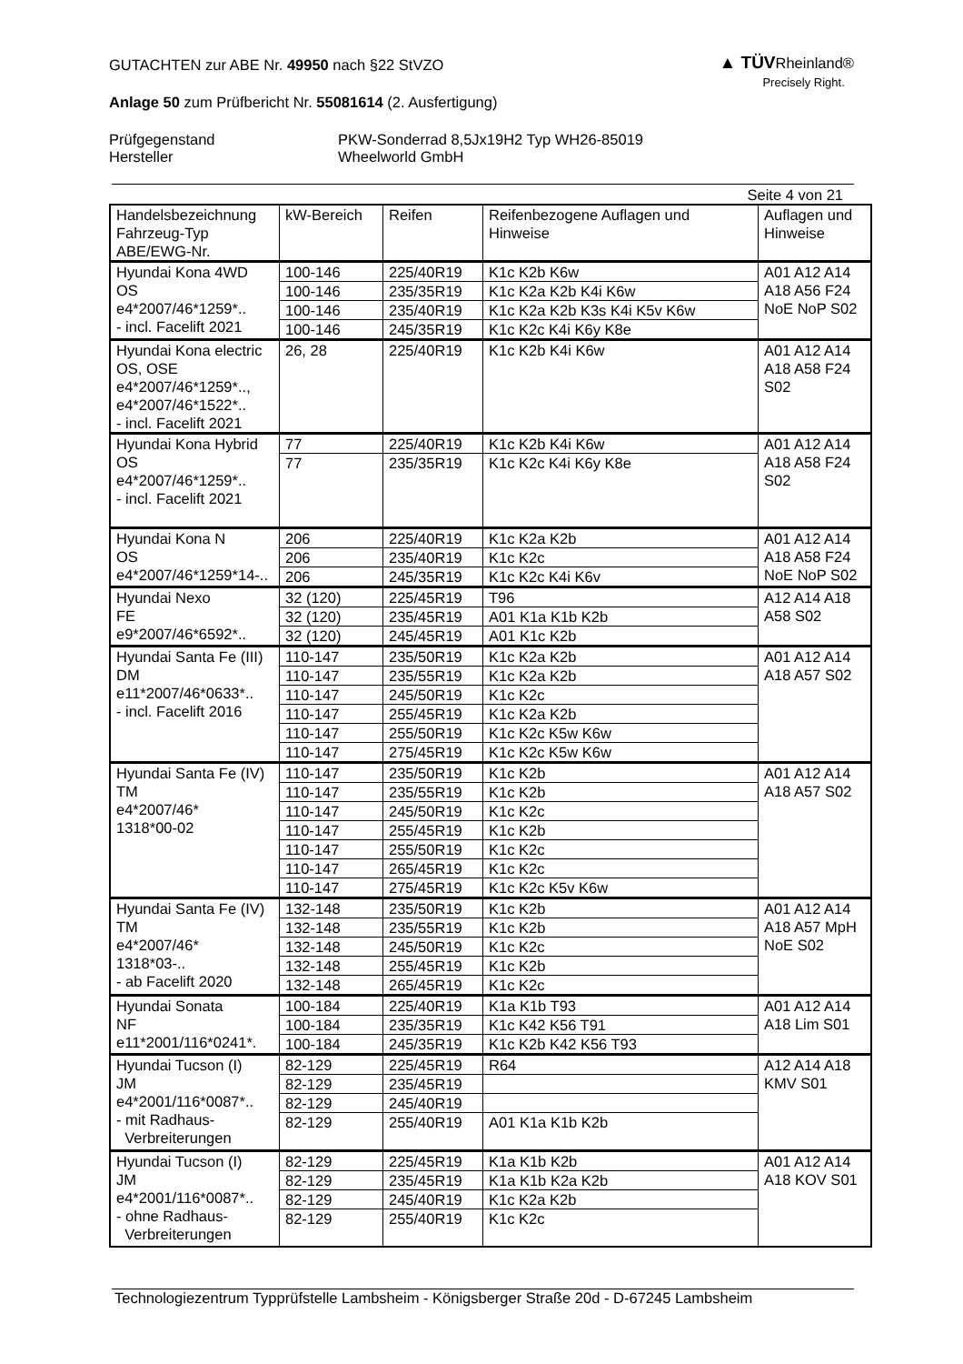▲ TÜVRheinland®
Precisely Right.
GUTACHTEN zur ABE Nr. 49950 nach §22 StVZO
Anlage 50 zum Prüfbericht Nr. 55081614 (2. Ausfertigung)
Prüfgegenstand
Hersteller
PKW-Sonderrad 8,5Jx19H2 Typ WH26-85019
Wheelworld GmbH
Seite 4 von 21
| Handelsbezeichnung Fahrzeug-Typ ABE/EWG-Nr. | kW-Bereich | Reifen | Reifenbezogene Auflagen und Hinweise | Auflagen und Hinweise |
| --- | --- | --- | --- | --- |
| Hyundai Kona 4WD OS e4*2007/46*1259*.. - incl. Facelift 2021 | 100-146 | 225/40R19 | K1c K2b K6w | A01 A12 A14 A18 A56 F24 NoE NoP S02 |
| | 100-146 | 235/35R19 | K1c K2a K2b K4i K6w | |
| | 100-146 | 235/40R19 | K1c K2a K2b K3s K4i K5v K6w | |
| | 100-146 | 245/35R19 | K1c K2c K4i K6y K8e | |
| Hyundai Kona electric OS, OSE e4*2007/46*1259*.., e4*2007/46*1522*.. - incl. Facelift 2021 | 26, 28 | 225/40R19 | K1c K2b K4i K6w | A01 A12 A14 A18 A58 F24 S02 |
| Hyundai Kona Hybrid OS e4*2007/46*1259*.. - incl. Facelift 2021 | 77 | 225/40R19 | K1c K2b K4i K6w | A01 A12 A14 A18 A58 F24 S02 |
| | 77 | 235/35R19 | K1c K2c K4i K6y K8e | |
| Hyundai Kona N OS e4*2007/46*1259*14-.. | 206 | 225/40R19 | K1c K2a K2b | A01 A12 A14 A18 A58 F24 NoE NoP S02 |
| | 206 | 235/40R19 | K1c K2c | |
| | 206 | 245/35R19 | K1c K2c K4i K6v | |
| Hyundai Nexo FE e9*2007/46*6592*.. | 32 (120) | 225/45R19 | T96 | A12 A14 A18 A58 S02 |
| | 32 (120) | 235/45R19 | A01 K1a K1b K2b | |
| | 32 (120) | 245/45R19 | A01 K1c K2b | |
| Hyundai Santa Fe (III) DM e11*2007/46*0633*.. - incl. Facelift 2016 | 110-147 | 235/50R19 | K1c K2a K2b | A01 A12 A14 A18 A57 S02 |
| | 110-147 | 235/55R19 | K1c K2a K2b | |
| | 110-147 | 245/50R19 | K1c K2c | |
| | 110-147 | 255/45R19 | K1c K2a K2b | |
| | 110-147 | 255/50R19 | K1c K2c K5w K6w | |
| | 110-147 | 275/45R19 | K1c K2c K5w K6w | |
| Hyundai Santa Fe (IV) TM e4*2007/46* 1318*00-02 | 110-147 | 235/50R19 | K1c K2b | A01 A12 A14 A18 A57 S02 |
| | 110-147 | 235/55R19 | K1c K2b | |
| | 110-147 | 245/50R19 | K1c K2c | |
| | 110-147 | 255/45R19 | K1c K2b | |
| | 110-147 | 255/50R19 | K1c K2c | |
| | 110-147 | 265/45R19 | K1c K2c | |
| | 110-147 | 275/45R19 | K1c K2c K5v K6w | |
| Hyundai Santa Fe (IV) TM e4*2007/46* 1318*03-.. - ab Facelift 2020 | 132-148 | 235/50R19 | K1c K2b | A01 A12 A14 A18 A57 MpH NoE S02 |
| | 132-148 | 235/55R19 | K1c K2b | |
| | 132-148 | 245/50R19 | K1c K2c | |
| | 132-148 | 255/45R19 | K1c K2b | |
| | 132-148 | 265/45R19 | K1c K2c | |
| Hyundai Sonata NF e11*2001/116*0241*. | 100-184 | 225/40R19 | K1a K1b T93 | A01 A12 A14 A18 Lim S01 |
| | 100-184 | 235/35R19 | K1c K42 K56 T91 | |
| | 100-184 | 245/35R19 | K1c K2b K42 K56 T93 | |
| Hyundai Tucson (I) JM e4*2001/116*0087*.. - mit Radhaus- Verbreiterungen | 82-129 | 225/45R19 | R64 | A12 A14 A18 KMV S01 |
| | 82-129 | 235/45R19 | | |
| | 82-129 | 245/40R19 | | |
| | 82-129 | 255/40R19 | A01 K1a K1b K2b | |
| Hyundai Tucson (I) JM e4*2001/116*0087*.. - ohne Radhaus- Verbreiterungen | 82-129 | 225/45R19 | K1a K1b K2b | A01 A12 A14 A18 KOV S01 |
| | 82-129 | 235/45R19 | K1a K1b K2a K2b | |
| | 82-129 | 245/40R19 | K1c K2a K2b | |
| | 82-129 | 255/40R19 | K1c K2c | |
Technologiezentrum Typprüfstelle Lambsheim - Königsberger Straße 20d - D-67245 Lambsheim